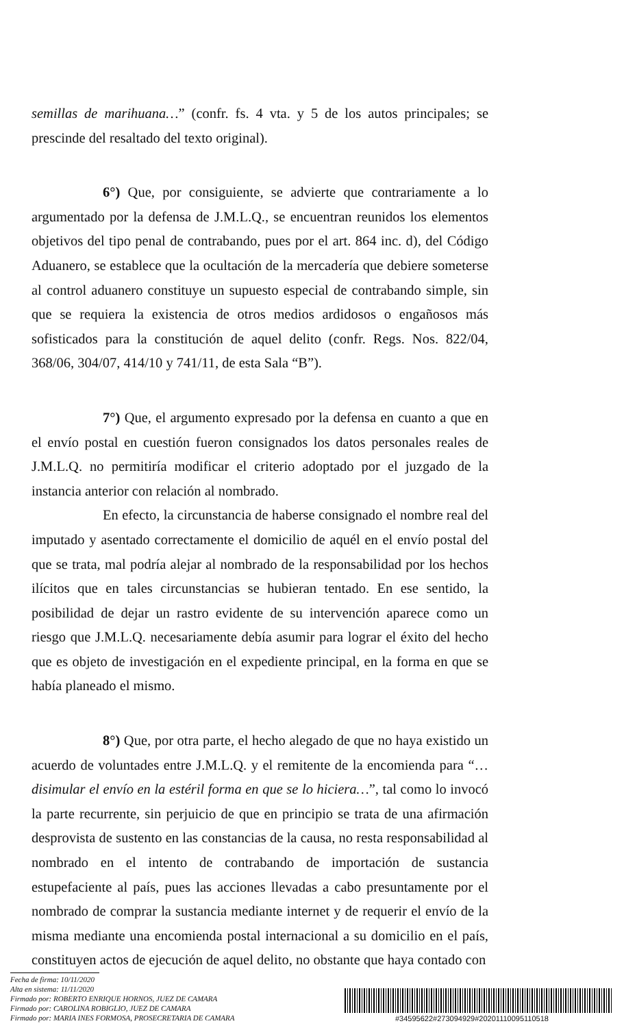semillas de marihuana…” (confr. fs. 4 vta. y 5 de los autos principales; se prescinde del resaltado del texto original).
6°) Que, por consiguiente, se advierte que contrariamente a lo argumentado por la defensa de J.M.L.Q., se encuentran reunidos los elementos objetivos del tipo penal de contrabando, pues por el art. 864 inc. d), del Código Aduanero, se establece que la ocultación de la mercadería que debiere someterse al control aduanero constituye un supuesto especial de contrabando simple, sin que se requiera la existencia de otros medios ardidosos o engañosos más sofisticados para la constitución de aquel delito (confr. Regs. Nos. 822/04, 368/06, 304/07, 414/10 y 741/11, de esta Sala “B”).
7°) Que, el argumento expresado por la defensa en cuanto a que en el envío postal en cuestión fueron consignados los datos personales reales de J.M.L.Q. no permitiría modificar el criterio adoptado por el juzgado de la instancia anterior con relación al nombrado.
En efecto, la circunstancia de haberse consignado el nombre real del imputado y asentado correctamente el domicilio de aquél en el envío postal del que se trata, mal podría alejar al nombrado de la responsabilidad por los hechos ilícitos que en tales circunstancias se hubieran tentado. En ese sentido, la posibilidad de dejar un rastro evidente de su intervención aparece como un riesgo que J.M.L.Q. necesariamente debía asumir para lograr el éxito del hecho que es objeto de investigación en el expediente principal, en la forma en que se había planeado el mismo.
8°) Que, por otra parte, el hecho alegado de que no haya existido un acuerdo de voluntades entre J.M.L.Q. y el remitente de la encomienda para “…disimular el envío en la estéril forma en que se lo hiciera…”, tal como lo invocó la parte recurrente, sin perjuicio de que en principio se trata de una afirmación desprovista de sustento en las constancias de la causa, no resta responsabilidad al nombrado en el intento de contrabando de importación de sustancia estupefaciente al país, pues las acciones llevadas a cabo presuntamente por el nombrado de comprar la sustancia mediante internet y de requerir el envío de la misma mediante una encomienda postal internacional a su domicilio en el país, constituyen actos de ejecución de aquel delito, no obstante que haya contado con
Fecha de firma: 10/11/2020
Alta en sistema: 11/11/2020
Firmado por: ROBERTO ENRIQUE HORNOS, JUEZ DE CAMARA
Firmado por: CAROLINA ROBIGLIO, JUEZ DE CAMARA
Firmado por: MARIA INES FORMOSA, PROSECRETARIA DE CAMARA
#34595622#273094929#20201110095110518